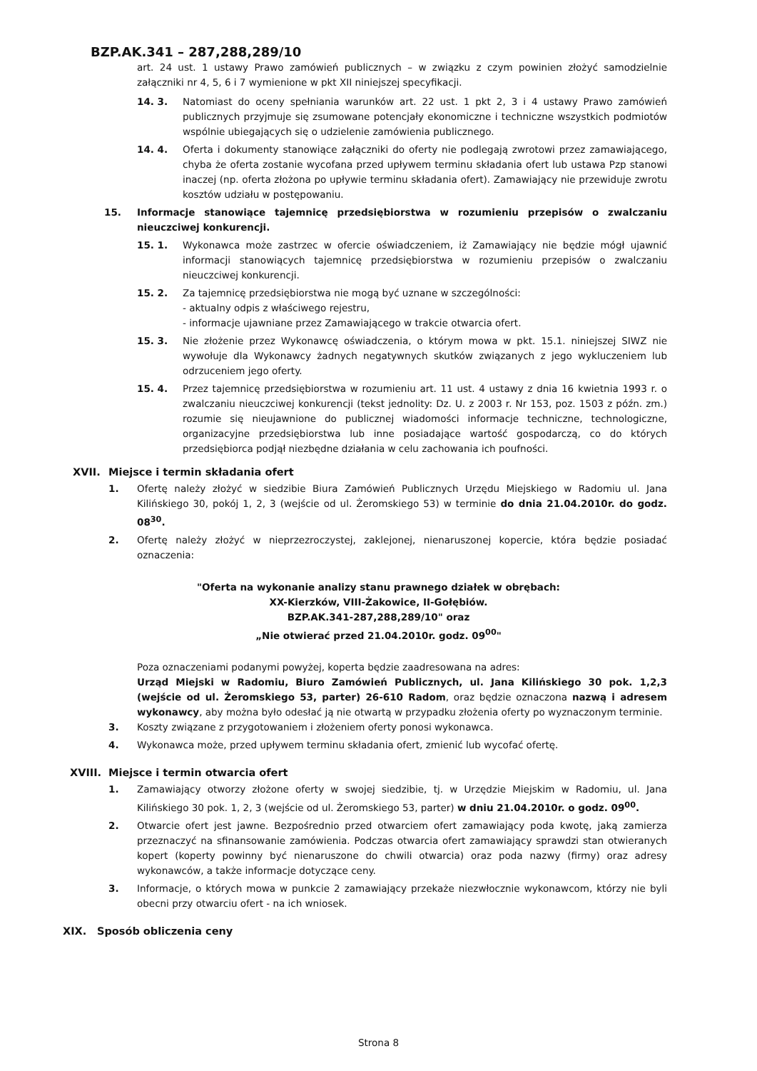BZP.AK.341 – 287,288,289/10
art. 24 ust. 1 ustawy Prawo zamówień publicznych – w związku z czym powinien złożyć samodzielnie załączniki nr 4, 5, 6 i 7 wymienione w pkt XII niniejszej specyfikacji.
14. 3. Natomiast do oceny spełniania warunków art. 22 ust. 1 pkt 2, 3 i 4 ustawy Prawo zamówień publicznych przyjmuje się zsumowane potencjały ekonomiczne i techniczne wszystkich podmiotów wspólnie ubiegających się o udzielenie zamówienia publicznego.
14. 4. Oferta i dokumenty stanowiące załączniki do oferty nie podlegają zwrotowi przez zamawiającego, chyba że oferta zostanie wycofana przed upływem terminu składania ofert lub ustawa Pzp stanowi inaczej (np. oferta złożona po upływie terminu składania ofert). Zamawiający nie przewiduje zwrotu kosztów udziału w postępowaniu.
15. Informacje stanowiące tajemnicę przedsiębiorstwa w rozumieniu przepisów o zwalczaniu nieuczciwej konkurencji.
15. 1. Wykonawca może zastrzec w ofercie oświadczeniem, iż Zamawiający nie będzie mógł ujawnić informacji stanowiących tajemnicę przedsiębiorstwa w rozumieniu przepisów o zwalczaniu nieuczciwej konkurencji.
15. 2. Za tajemnicę przedsiębiorstwa nie mogą być uznane w szczególności:
- aktualny odpis z właściwego rejestru,
- informacje ujawniane przez Zamawiającego w trakcie otwarcia ofert.
15. 3. Nie złożenie przez Wykonawcę oświadczenia, o którym mowa w pkt. 15.1. niniejszej SIWZ nie wywołuje dla Wykonawcy żadnych negatywnych skutków związanych z jego wykluczeniem lub odrzuceniem jego oferty.
15. 4. Przez tajemnicę przedsiębiorstwa w rozumieniu art. 11 ust. 4 ustawy z dnia 16 kwietnia 1993 r. o zwalczaniu nieuczciwej konkurencji (tekst jednolity: Dz. U. z 2003 r. Nr 153, poz. 1503 z późn. zm.) rozumie się nieujawnione do publicznej wiadomości informacje techniczne, technologiczne, organizacyjne przedsiębiorstwa lub inne posiadające wartość gospodarczą, co do których przedsiębiorca podjął niezbędne działania w celu zachowania ich poufności.
XVII. Miejsce i termin składania ofert
1. Ofertę należy złożyć w siedzibie Biura Zamówień Publicznych Urzędu Miejskiego w Radomiu ul. Jana Kilińskiego 30, pokój 1, 2, 3 (wejście od ul. Żeromskiego 53) w terminie do dnia 21.04.2010r. do godz. 08<sup>30</sup>.
2. Ofertę należy złożyć w nieprzezroczystej, zaklejonej, nienaruszonej kopercie, która będzie posiadać oznaczenia:
"Oferta na wykonanie analizy stanu prawnego działek w obrębach:
XX-Kierzków, VIII-Żakowice, II-Gołębiów.
BZP.AK.341-287,288,289/10" oraz
„Nie otwierać przed 21.04.2010r. godz. 09<sup>00</sup>"
Poza oznaczeniami podanymi powyżej, koperta będzie zaadresowana na adres:
Urząd Miejski w Radomiu, Biuro Zamówień Publicznych, ul. Jana Kilińskiego 30 pok. 1,2,3 (wejście od ul. Żeromskiego 53, parter) 26-610 Radom, oraz będzie oznaczona nazwą i adresem wykonawcy, aby można było odesłać ją nie otwartą w przypadku złożenia oferty po wyznaczonym terminie.
3. Koszty związane z przygotowaniem i złożeniem oferty ponosi wykonawca.
4. Wykonawca może, przed upływem terminu składania ofert, zmienić lub wycofać ofertę.
XVIII. Miejsce i termin otwarcia ofert
1. Zamawiający otworzy złożone oferty w swojej siedzibie, tj. w Urzędzie Miejskim w Radomiu, ul. Jana Kilińskiego 30 pok. 1, 2, 3 (wejście od ul. Żeromskiego 53, parter) w dniu 21.04.2010r. o godz. 09<sup>00</sup>.
2. Otwarcie ofert jest jawne. Bezpośrednio przed otwarciem ofert zamawiający poda kwotę, jaką zamierza przeznaczyć na sfinansowanie zamówienia. Podczas otwarcia ofert zamawiający sprawdzi stan otwieranych kopert (koperty powinny być nienaruszone do chwili otwarcia) oraz poda nazwy (firmy) oraz adresy wykonawców, a także informacje dotyczące ceny.
3. Informacje, o których mowa w punkcie 2 zamawiający przekaże niezwłocznie wykonawcom, którzy nie byli obecni przy otwarciu ofert - na ich wniosek.
XIX. Sposób obliczenia ceny
Strona 8